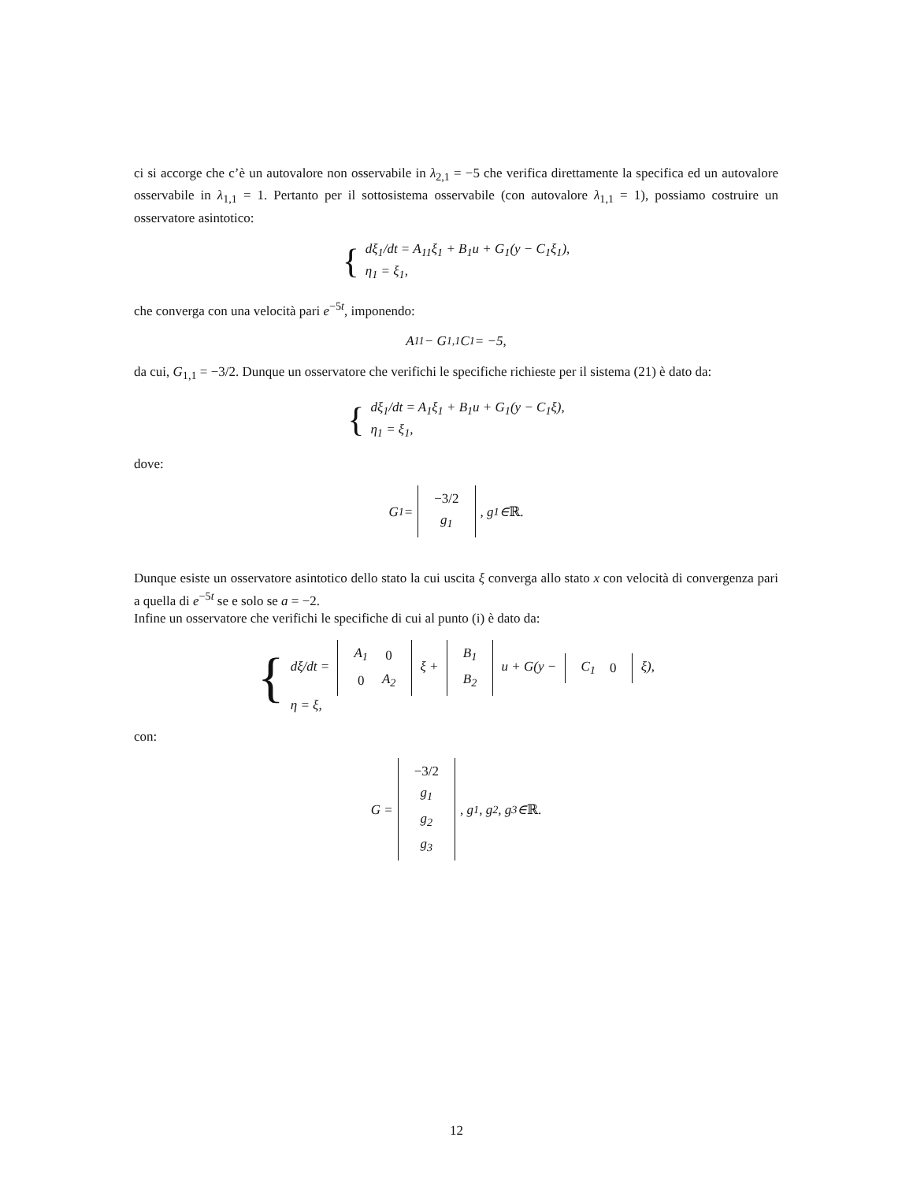ci si accorge che c’è un autovalore non osservabile in λ<sub>2,1</sub> = −5 che verifica direttamente la specifica ed un autovalore osservabile in λ<sub>1,1</sub> = 1. Pertanto per il sottosistema osservabile (con autovalore λ<sub>1,1</sub> = 1), possiamo costruire un osservatore asintotico:
{
dξ<sub>1</sub>/dt = A<sub>11</sub>ξ<sub>1</sub> + B<sub>1</sub>u + G<sub>1</sub>(y − C<sub>1</sub>ξ<sub>1</sub>),
η<sub>1</sub> = ξ<sub>1</sub>,
che converga con una velocità pari e<sup>−5t</sup>, imponendo:
A<sub>11</sub> − G<sub>1,1</sub>C<sub>1</sub> = −5,
da cui, G<sub>1,1</sub> = −3/2. Dunque un osservatore che verifichi le specifiche richieste per il sistema (21) è dato da:
{
dξ<sub>1</sub>/dt = A<sub>1</sub>ξ<sub>1</sub> + B<sub>1</sub>u + G<sub>1</sub>(y − C<sub>1</sub>ξ),
η<sub>1</sub> = ξ<sub>1</sub>,
dove:
G<sub>1</sub> =
| −3/2 |
| g<sub>1</sub> |
, g<sub>1</sub> ∈ ℝ.
Dunque esiste un osservatore asintotico dello stato la cui uscita ξ converga allo stato x con velocità di convergenza pari a quella di e<sup>−5t</sup> se e solo se a = −2.
Infine un osservatore che verifichi le specifiche di cui al punto (i) è dato da:
{
dξ/dt =
| A<sub>1</sub> | 0 |
| 0 | A<sub>2</sub> |
ξ +
| B<sub>1</sub> |
| B<sub>2</sub> |
u + G(y −
| C<sub>1</sub> | 0 |
ξ),
η = ξ,
con:
G =
| −3/2 |
| g<sub>1</sub> |
| g<sub>2</sub> |
| g<sub>3</sub> |
, g<sub>1</sub>, g<sub>2</sub>, g<sub>3</sub> ∈ ℝ.
12